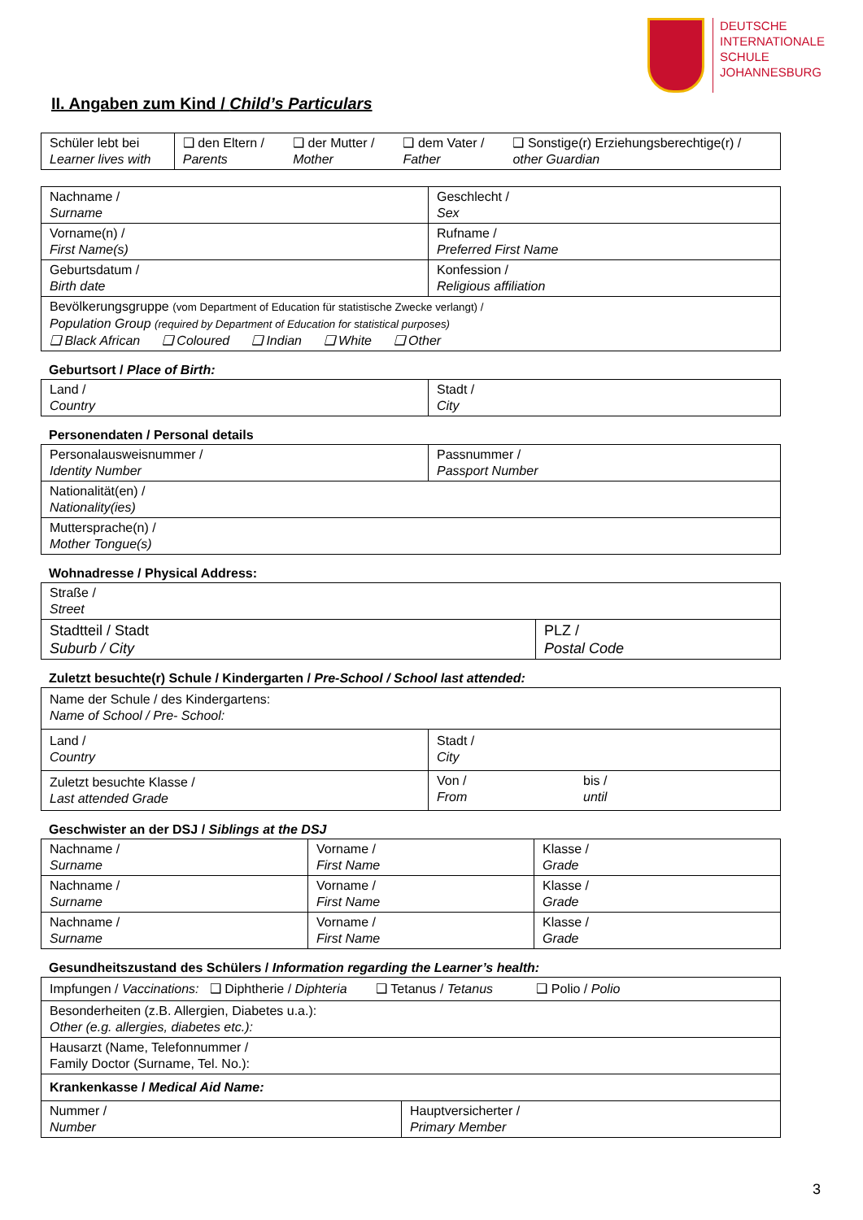DEUTSCHE
INTERNATIONALE
SCHULE
JOHANNESBURG
II. Angaben zum Kind / Child’s Particulars
| Schüler lebt bei Learner lives with | ❑ den Eltern / Parents | ❑ der Mutter / Mother | ❑ dem Vater / Father | ❑ Sonstige(r) Erziehungsberechtige(r) / other Guardian |
| Nachname / Surname | Geschlecht / Sex |
| Vorname(n) / First Name(s) | Rufname / Preferred First Name |
| Geburtsdatum / Birth date | Konfession / Religious affiliation |
| Bevölkerungsgruppe (vom Department of Education für statistische Zwecke verlangt) / Population Group (required by Department of Education for statistical purposes) ❑ Black African ❑ Coloured ❑ Indian ❑ White ❑ Other | |
Geburtsort / Place of Birth:
| Land / Country | Stadt / City |
Personendaten / Personal details
| Personalausweisnummer / Identity Number | Passnummer / Passport Number |
| Nationalität(en) / Nationality(ies) | |
| Muttersprache(n) / Mother Tongue(s) | |
Wohnadresse / Physical Address:
| Straße / Street | |
| Stadtteil / Stadt Suburb / City | PLZ / Postal Code |
Zuletzt besuchte(r) Schule / Kindergarten / Pre-School / School last attended:
| Name der Schule / des Kindergartens: Name of School / Pre- School: | | |
| Land / Country | Stadt / City | |
| Zuletzt besuchte Klasse / Last attended Grade | Von / From | bis / until |
Geschwister an der DSJ / Siblings at the DSJ
| Nachname / Surname | Vorname / First Name | Klasse / Grade |
| Nachname / Surname | Vorname / First Name | Klasse / Grade |
| Nachname / Surname | Vorname / First Name | Klasse / Grade |
Gesundheitszustand des Schülers / Information regarding the Learner’s health:
| Impfungen / Vaccinations: ❑ Diphtherie / Diphteria ❑ Tetanus / Tetanus ❑ Polio / Polio | |
| Besonderheiten (z.B. Allergien, Diabetes u.a.): Other (e.g. allergies, diabetes etc.): | |
| Hausarzt (Name, Telefonnummer / Family Doctor (Surname, Tel. No.): | |
| Krankenkasse / Medical Aid Name: | |
| Nummer / Number | Hauptversicherter / Primary Member |
3